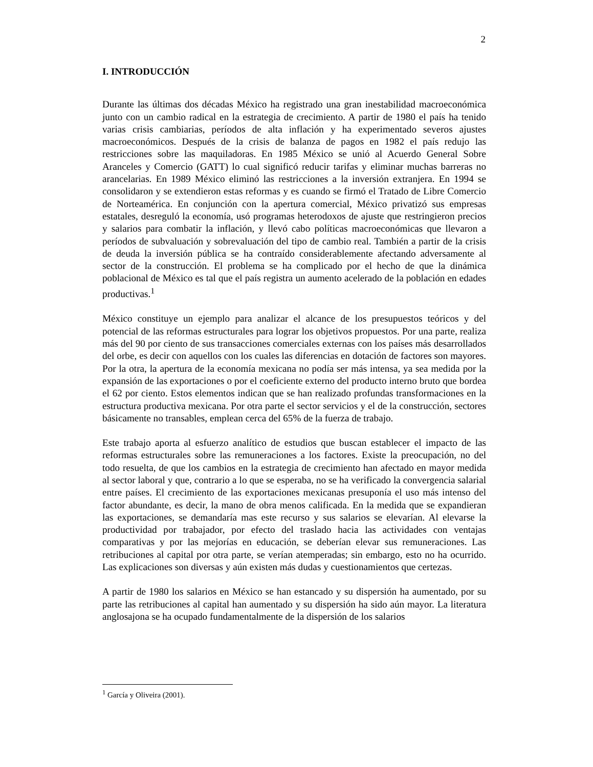2
I. INTRODUCCIÓN
Durante las últimas dos décadas México ha registrado una gran inestabilidad macroeconómica junto con un cambio radical en la estrategia de crecimiento. A partir de 1980 el país ha tenido varias crisis cambiarias, períodos de alta inflación y ha experimentado severos ajustes macroeconómicos. Después de la crisis de balanza de pagos en 1982 el país redujo las restricciones sobre las maquiladoras. En 1985 México se unió al Acuerdo General Sobre Aranceles y Comercio (GATT) lo cual significó reducir tarifas y eliminar muchas barreras no arancelarias. En 1989 México eliminó las restricciones a la inversión extranjera. En 1994 se consolidaron y se extendieron estas reformas y es cuando se firmó el Tratado de Libre Comercio de Norteamérica. En conjunción con la apertura comercial, México privatizó sus empresas estatales, desreguló la economía, usó programas heterodoxos de ajuste que restringieron precios y salarios para combatir la inflación, y llevó cabo políticas macroeconómicas que llevaron a períodos de subvaluación y sobrevaluación del tipo de cambio real. También a partir de la crisis de deuda la inversión pública se ha contraído considerablemente afectando adversamente al sector de la construcción. El problema se ha complicado por el hecho de que la dinámica poblacional de México es tal que el país registra un aumento acelerado de la población en edades productivas.<sup>1</sup>
México constituye un ejemplo para analizar el alcance de los presupuestos teóricos y del potencial de las reformas estructurales para lograr los objetivos propuestos. Por una parte, realiza más del 90 por ciento de sus transacciones comerciales externas con los países más desarrollados del orbe, es decir con aquellos con los cuales las diferencias en dotación de factores son mayores. Por la otra, la apertura de la economía mexicana no podía ser más intensa, ya sea medida por la expansión de las exportaciones o por el coeficiente externo del producto interno bruto que bordea el 62 por ciento. Estos elementos indican que se han realizado profundas transformaciones en la estructura productiva mexicana. Por otra parte el sector servicios y el de la construcción, sectores básicamente no transables, emplean cerca del 65% de la fuerza de trabajo.
Este trabajo aporta al esfuerzo analítico de estudios que buscan establecer el impacto de las reformas estructurales sobre las remuneraciones a los factores. Existe la preocupación, no del todo resuelta, de que los cambios en la estrategia de crecimiento han afectado en mayor medida al sector laboral y que, contrario a lo que se esperaba, no se ha verificado la convergencia salarial entre países. El crecimiento de las exportaciones mexicanas presuponía el uso más intenso del factor abundante, es decir, la mano de obra menos calificada. En la medida que se expandieran las exportaciones, se demandaría mas este recurso y sus salarios se elevarían. Al elevarse la productividad por trabajador, por efecto del traslado hacia las actividades con ventajas comparativas y por las mejorías en educación, se deberían elevar sus remuneraciones. Las retribuciones al capital por otra parte, se verían atemperadas; sin embargo, esto no ha ocurrido. Las explicaciones son diversas y aún existen más dudas y cuestionamientos que certezas.
A partir de 1980 los salarios en México se han estancado y su dispersión ha aumentado, por su parte las retribuciones al capital han aumentado y su dispersión ha sido aún mayor. La literatura anglosajona se ha ocupado fundamentalmente de la dispersión de los salarios
<sup>1</sup> García y Oliveira (2001).